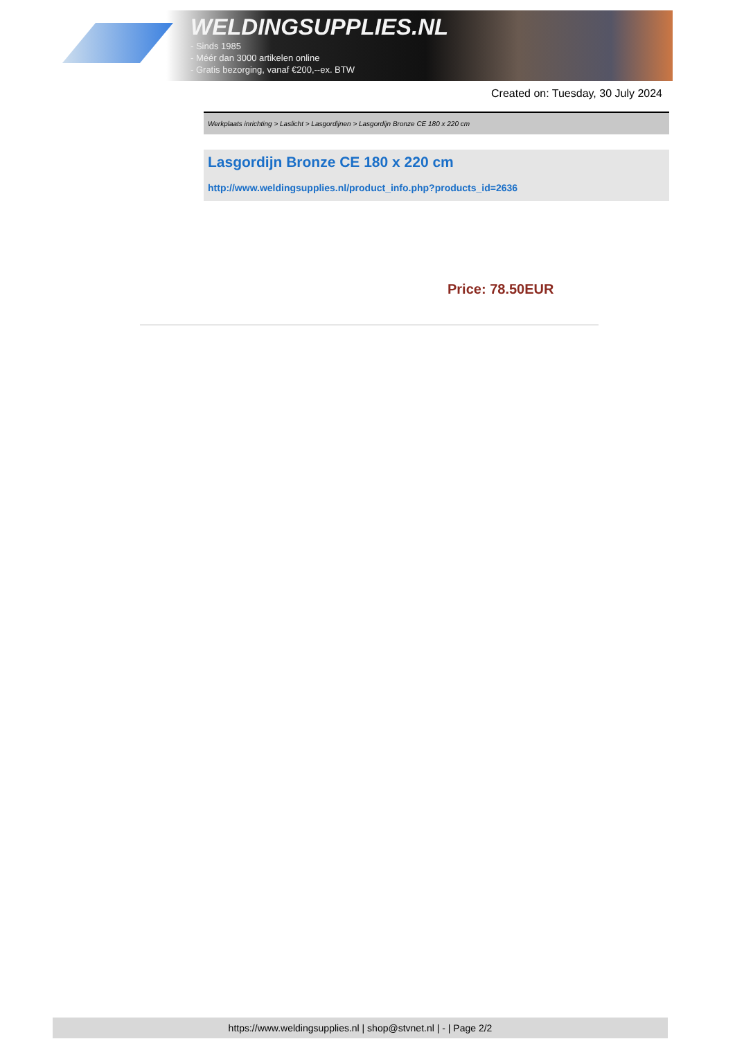WELDINGSUPPLIES.NL
- Sinds 1985
- Méér dan 3000 artikelen online
- Gratis bezorging, vanaf €200,--ex. BTW
Created on: Tuesday, 30 July 2024
Werkplaats inrichting > Laslicht > Lasgordijnen > Lasgordijn Bronze CE 180 x 220 cm
Lasgordijn Bronze CE 180 x 220 cm
http://www.weldingsupplies.nl/product_info.php?products_id=2636
Price: 78.50EUR
https://www.weldingsupplies.nl | shop@stvnet.nl | - | Page 2/2